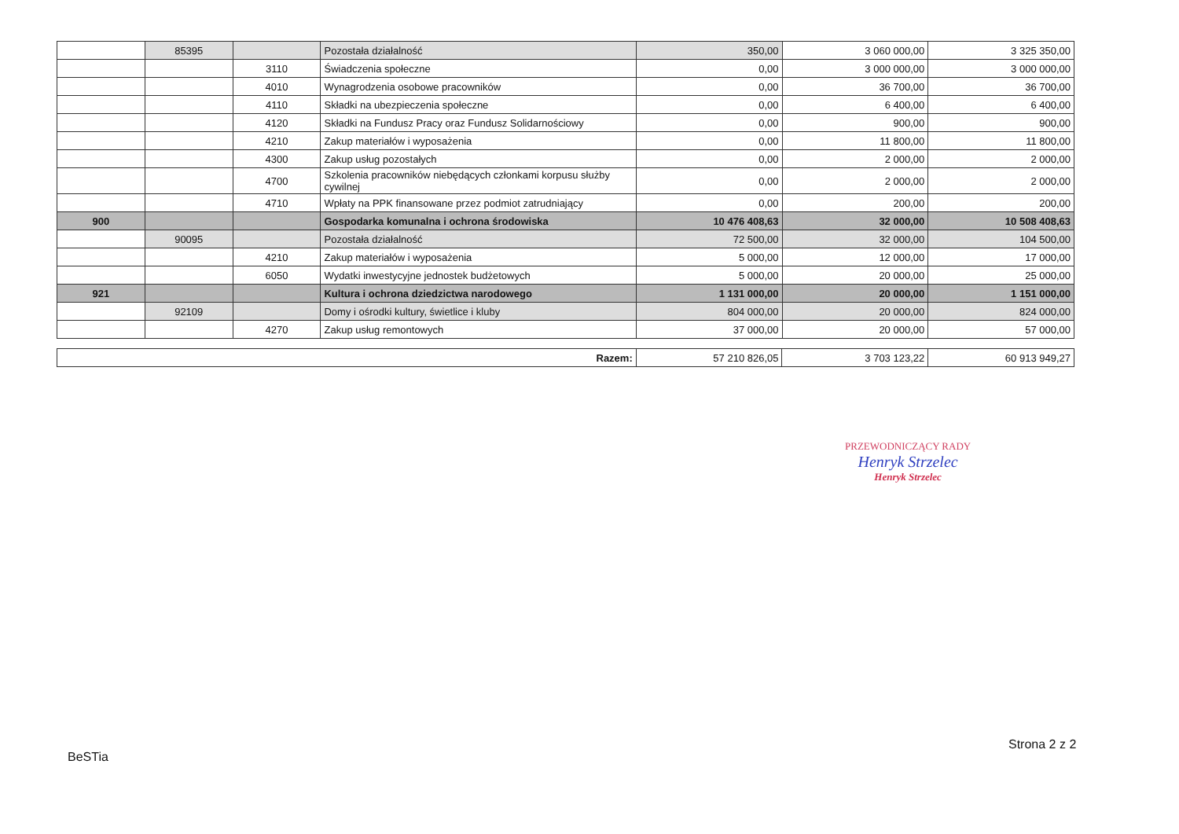| | 85395 | | Pozostała działalność | 350,00 | 3 060 000,00 | 3 325 350,00 |
| | | 3110 | Świadczenia społeczne | 0,00 | 3 000 000,00 | 3 000 000,00 |
| | | 4010 | Wynagrodzenia osobowe pracowników | 0,00 | 36 700,00 | 36 700,00 |
| | | 4110 | Składki na ubezpieczenia społeczne | 0,00 | 6 400,00 | 6 400,00 |
| | | 4120 | Składki na Fundusz Pracy oraz Fundusz Solidarnościowy | 0,00 | 900,00 | 900,00 |
| | | 4210 | Zakup materiałów i wyposażenia | 0,00 | 11 800,00 | 11 800,00 |
| | | 4300 | Zakup usług pozostałych | 0,00 | 2 000,00 | 2 000,00 |
| | | 4700 | Szkolenia pracowników niebędących członkami korpusu służby cywilnej | 0,00 | 2 000,00 | 2 000,00 |
| | | 4710 | Wpłaty na PPK finansowane przez podmiot zatrudniający | 0,00 | 200,00 | 200,00 |
| 900 | | | Gospodarka komunalna i ochrona środowiska | 10 476 408,63 | 32 000,00 | 10 508 408,63 |
| | 90095 | | Pozostała działalność | 72 500,00 | 32 000,00 | 104 500,00 |
| | | 4210 | Zakup materiałów i wyposażenia | 5 000,00 | 12 000,00 | 17 000,00 |
| | | 6050 | Wydatki inwestycyjne jednostek budżetowych | 5 000,00 | 20 000,00 | 25 000,00 |
| 921 | | | Kultura i ochrona dziedzictwa narodowego | 1 131 000,00 | 20 000,00 | 1 151 000,00 |
| | 92109 | | Domy i ośrodki kultury, świetlice i kluby | 804 000,00 | 20 000,00 | 824 000,00 |
| | | 4270 | Zakup usług remontowych | 37 000,00 | 20 000,00 | 57 000,00 |
| Razem: | 57 210 826,05 | 3 703 123,22 | 60 913 949,27 |
PRZEWODNICZĄCY RADY
Henryk Strzelec
Henryk Strzelec
Strona 2 z 2
BeSTia